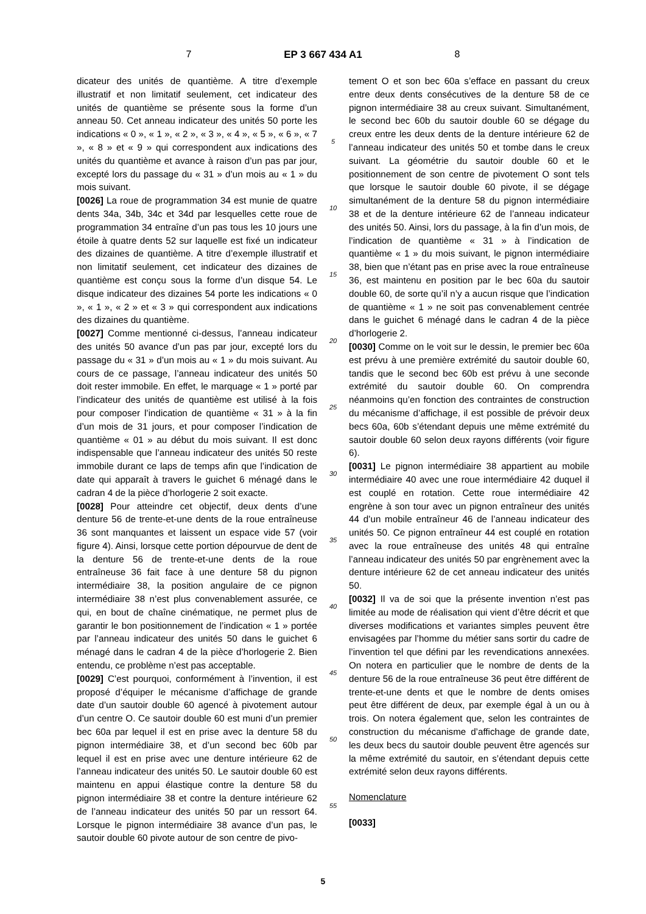7 EP 3 667 434 A1 8
dicateur des unités de quantième. A titre d’exemple illustratif et non limitatif seulement, cet indicateur des unités de quantième se présente sous la forme d’un anneau 50. Cet anneau indicateur des unités 50 porte les indications « 0 », « 1 », « 2 », « 3 », « 4 », « 5 », « 6 », « 7 », « 8 » et « 9 » qui correspondent aux indications des unités du quantième et avance à raison d’un pas par jour, excepté lors du passage du « 31 » d’un mois au « 1 » du mois suivant.
[0026] La roue de programmation 34 est munie de quatre dents 34a, 34b, 34c et 34d par lesquelles cette roue de programmation 34 entraîne d’un pas tous les 10 jours une étoile à quatre dents 52 sur laquelle est fixé un indicateur des dizaines de quantième. A titre d’exemple illustratif et non limitatif seulement, cet indicateur des dizaines de quantième est conçu sous la forme d’un disque 54. Le disque indicateur des dizaines 54 porte les indications « 0 », « 1 », « 2 » et « 3 » qui correspondent aux indications des dizaines du quantième.
[0027] Comme mentionné ci-dessus, l’anneau indicateur des unités 50 avance d’un pas par jour, excepté lors du passage du « 31 » d’un mois au « 1 » du mois suivant. Au cours de ce passage, l’anneau indicateur des unités 50 doit rester immobile. En effet, le marquage « 1 » porté par l’indicateur des unités de quantième est utilisé à la fois pour composer l’indication de quantième « 31 » à la fin d’un mois de 31 jours, et pour composer l’indication de quantième « 01 » au début du mois suivant. Il est donc indispensable que l’anneau indicateur des unités 50 reste immobile durant ce laps de temps afin que l’indication de date qui apparaît à travers le guichet 6 ménagé dans le cadran 4 de la pièce d’horlogerie 2 soit exacte.
[0028] Pour atteindre cet objectif, deux dents d’une denture 56 de trente-et-une dents de la roue entraîneuse 36 sont manquantes et laissent un espace vide 57 (voir figure 4). Ainsi, lorsque cette portion dépourvue de dent de la denture 56 de trente-et-une dents de la roue entraîneuse 36 fait face à une denture 58 du pignon intermédiaire 38, la position angulaire de ce pignon intermédiaire 38 n’est plus convenablement assurée, ce qui, en bout de chaîne cinématique, ne permet plus de garantir le bon positionnement de l’indication « 1 » portée par l’anneau indicateur des unités 50 dans le guichet 6 ménagé dans le cadran 4 de la pièce d’horlogerie 2. Bien entendu, ce problème n’est pas acceptable.
[0029] C’est pourquoi, conformément à l’invention, il est proposé d’équiper le mécanisme d’affichage de grande date d’un sautoir double 60 agencé à pivotement autour d’un centre O. Ce sautoir double 60 est muni d’un premier bec 60a par lequel il est en prise avec la denture 58 du pignon intermédiaire 38, et d’un second bec 60b par lequel il est en prise avec une denture intérieure 62 de l’anneau indicateur des unités 50. Le sautoir double 60 est maintenu en appui élastique contre la denture 58 du pignon intermédiaire 38 et contre la denture intérieure 62 de l’anneau indicateur des unités 50 par un ressort 64. Lorsque le pignon intermédiaire 38 avance d’un pas, le sautoir double 60 pivote autour de son centre de pivo-
5
10
15
20
25
30
35
40
45
50
55
tement O et son bec 60a s’efface en passant du creux entre deux dents consécutives de la denture 58 de ce pignon intermédiaire 38 au creux suivant. Simultanément, le second bec 60b du sautoir double 60 se dégage du creux entre les deux dents de la denture intérieure 62 de l’anneau indicateur des unités 50 et tombe dans le creux suivant. La géométrie du sautoir double 60 et le positionnement de son centre de pivotement O sont tels que lorsque le sautoir double 60 pivote, il se dégage simultanément de la denture 58 du pignon intermédiaire 38 et de la denture intérieure 62 de l’anneau indicateur des unités 50. Ainsi, lors du passage, à la fin d’un mois, de l’indication de quantième « 31 » à l’indication de quantième « 1 » du mois suivant, le pignon intermédiaire 38, bien que n’étant pas en prise avec la roue entraîneuse 36, est maintenu en position par le bec 60a du sautoir double 60, de sorte qu’il n’y a aucun risque que l’indication de quantième « 1 » ne soit pas convenablement centrée dans le guichet 6 ménagé dans le cadran 4 de la pièce d’horlogerie 2.
[0030] Comme on le voit sur le dessin, le premier bec 60a est prévu à une première extrémité du sautoir double 60, tandis que le second bec 60b est prévu à une seconde extrémité du sautoir double 60. On comprendra néanmoins qu’en fonction des contraintes de construction du mécanisme d’affichage, il est possible de prévoir deux becs 60a, 60b s’étendant depuis une même extrémité du sautoir double 60 selon deux rayons différents (voir figure 6).
[0031] Le pignon intermédiaire 38 appartient au mobile intermédiaire 40 avec une roue intermédiaire 42 duquel il est couplé en rotation. Cette roue intermédiaire 42 engrène à son tour avec un pignon entraîneur des unités 44 d’un mobile entraîneur 46 de l’anneau indicateur des unités 50. Ce pignon entraîneur 44 est couplé en rotation avec la roue entraîneuse des unités 48 qui entraîne l’anneau indicateur des unités 50 par engrènement avec la denture intérieure 62 de cet anneau indicateur des unités 50.
[0032] Il va de soi que la présente invention n’est pas limitée au mode de réalisation qui vient d’être décrit et que diverses modifications et variantes simples peuvent être envisagées par l’homme du métier sans sortir du cadre de l’invention tel que défini par les revendications annexées. On notera en particulier que le nombre de dents de la denture 56 de la roue entraîneuse 36 peut être différent de trente-et-une dents et que le nombre de dents omises peut être différent de deux, par exemple égal à un ou à trois. On notera également que, selon les contraintes de construction du mécanisme d’affichage de grande date, les deux becs du sautoir double peuvent être agencés sur la même extrémité du sautoir, en s’étendant depuis cette extrémité selon deux rayons différents.
Nomenclature
[0033]
5